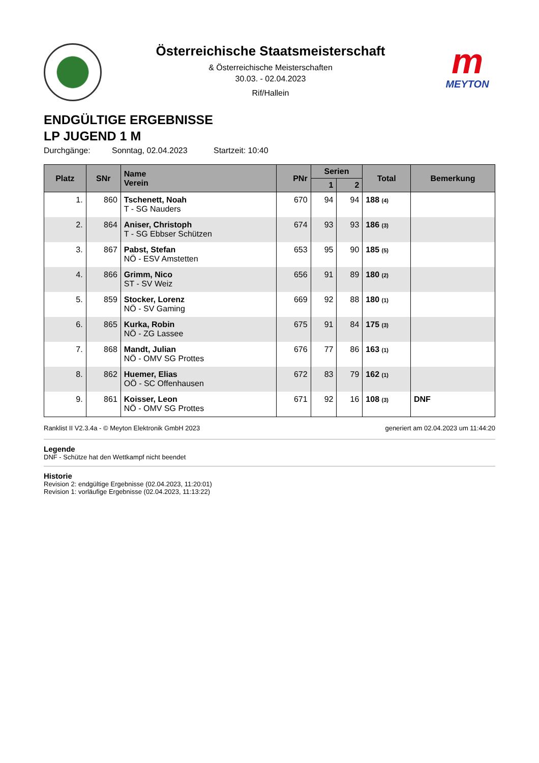Österreichische Staatsmeisterschaft
& Österreichische Meisterschaften
30.03. - 02.04.2023
Rif/Hallein
m
MEYTON
ENDGÜLTIGE ERGEBNISSE
LP JUGEND 1 M
Durchgänge: Sonntag, 02.04.2023 Startzeit: 10:40
| Platz | SNr | Name Verein | PNr | Serien | | Total | Bemerkung |
| --- | --- | --- | --- | --- | --- | --- | --- |
| | | | | 1 | 2 | | |
| 1. | 860 | Tschenett, Noah T - SG Nauders | 670 | 94 | 94 | 188 (4) | |
| 2. | 864 | Aniser, Christoph T - SG Ebbser Schützen | 674 | 93 | 93 | 186 (3) | |
| 3. | 867 | Pabst, Stefan NÖ - ESV Amstetten | 653 | 95 | 90 | 185 (5) | |
| 4. | 866 | Grimm, Nico ST - SV Weiz | 656 | 91 | 89 | 180 (2) | |
| 5. | 859 | Stocker, Lorenz NÖ - SV Gaming | 669 | 92 | 88 | 180 (1) | |
| 6. | 865 | Kurka, Robin NÖ - ZG Lassee | 675 | 91 | 84 | 175 (3) | |
| 7. | 868 | Mandt, Julian NÖ - OMV SG Prottes | 676 | 77 | 86 | 163 (1) | |
| 8. | 862 | Huemer, Elias OÖ - SC Offenhausen | 672 | 83 | 79 | 162 (1) | |
| 9. | 861 | Koisser, Leon NÖ - OMV SG Prottes | 671 | 92 | 16 | 108 (3) | DNF |
Ranklist II V2.3.4a - © Meyton Elektronik GmbH 2023 generiert am 02.04.2023 um 11:44:20
Legende
DNF - Schütze hat den Wettkampf nicht beendet
Historie
Revision 2: endgültige Ergebnisse (02.04.2023, 11:20:01)
Revision 1: vorläufige Ergebnisse (02.04.2023, 11:13:22)